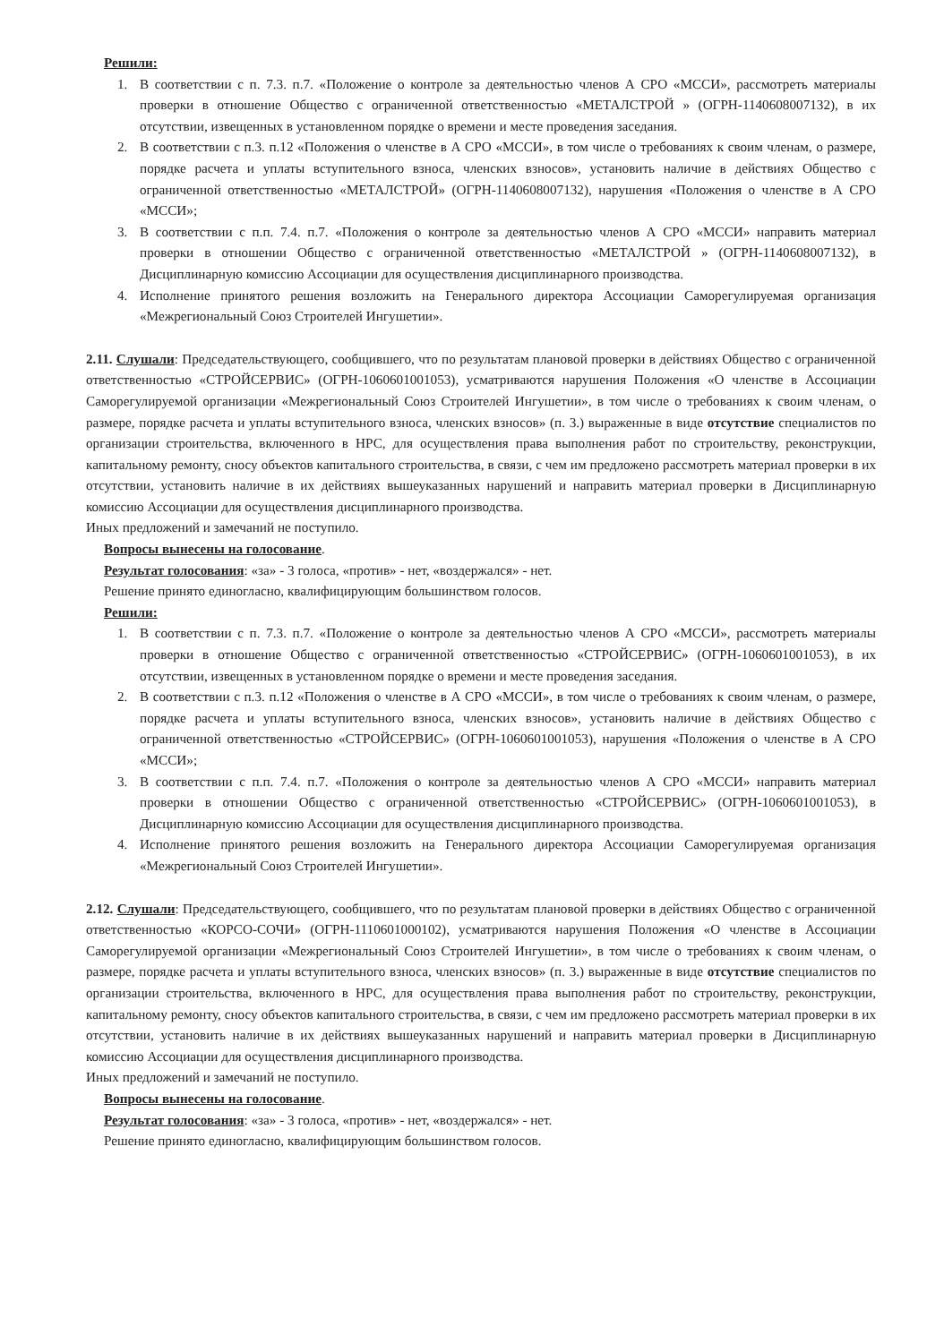Решили:
1. В соответствии с п. 7.3. п.7. «Положение о контроле за деятельностью членов А СРО «МССИ», рассмотреть материалы проверки в отношение Общество с ограниченной ответственностью «МЕТАЛСТРОЙ » (ОГРН-1140608007132), в их отсутствии, извещенных в установленном порядке о времени и месте проведения заседания.
2. В соответствии с п.3. п.12 «Положения о членстве в А СРО «МССИ», в том числе о требованиях к своим членам, о размере, порядке расчета и уплаты вступительного взноса, членских взносов», установить наличие в действиях Общество с ограниченной ответственностью «МЕТАЛСТРОЙ» (ОГРН-1140608007132), нарушения «Положения о членстве в А СРО «МССИ»;
3. В соответствии с п.п. 7.4. п.7. «Положения о контроле за деятельностью членов А СРО «МССИ» направить материал проверки в отношении Общество с ограниченной ответственностью «МЕТАЛСТРОЙ » (ОГРН-1140608007132), в Дисциплинарную комиссию Ассоциации для осуществления дисциплинарного производства.
4. Исполнение принятого решения возложить на Генерального директора Ассоциации Саморегулируемая организация «Межрегиональный Союз Строителей Ингушетии».
2.11. Слушали: Председательствующего, сообщившего, что по результатам плановой проверки в действиях Общество с ограниченной ответственностью «СТРОЙСЕРВИС» (ОГРН-1060601001053), усматриваются нарушения Положения «О членстве в Ассоциации Саморегулируемой организации «Межрегиональный Союз Строителей Ингушетии», в том числе о требованиях к своим членам, о размере, порядке расчета и уплаты вступительного взноса, членских взносов» (п. 3.) выраженные в виде отсутствие специалистов по организации строительства, включенного в НРС, для осуществления права выполнения работ по строительству, реконструкции, капитальному ремонту, сносу объектов капитального строительства, в связи, с чем им предложено рассмотреть материал проверки в их отсутствии, установить наличие в их действиях вышеуказанных нарушений и направить материал проверки в Дисциплинарную комиссию Ассоциации для осуществления дисциплинарного производства.
Иных предложений и замечаний не поступило.
Вопросы вынесены на голосование.
Результат голосования: «за» - 3 голоса, «против» - нет, «воздержался» - нет.
Решение принято единогласно, квалифицирующим большинством голосов.
Решили:
1. В соответствии с п. 7.3. п.7. «Положение о контроле за деятельностью членов А СРО «МССИ», рассмотреть материалы проверки в отношение Общество с ограниченной ответственностью «СТРОЙСЕРВИС» (ОГРН-1060601001053), в их отсутствии, извещенных в установленном порядке о времени и месте проведения заседания.
2. В соответствии с п.3. п.12 «Положения о членстве в А СРО «МССИ», в том числе о требованиях к своим членам, о размере, порядке расчета и уплаты вступительного взноса, членских взносов», установить наличие в действиях Общество с ограниченной ответственностью «СТРОЙСЕРВИС» (ОГРН-1060601001053), нарушения «Положения о членстве в А СРО «МССИ»;
3. В соответствии с п.п. 7.4. п.7. «Положения о контроле за деятельностью членов А СРО «МССИ» направить материал проверки в отношении Общество с ограниченной ответственностью «СТРОЙСЕРВИС» (ОГРН-1060601001053), в Дисциплинарную комиссию Ассоциации для осуществления дисциплинарного производства.
4. Исполнение принятого решения возложить на Генерального директора Ассоциации Саморегулируемая организация «Межрегиональный Союз Строителей Ингушетии».
2.12. Слушали: Председательствующего, сообщившего, что по результатам плановой проверки в действиях Общество с ограниченной ответственностью «КОРСО-СОЧИ» (ОГРН-1110601000102), усматриваются нарушения Положения «О членстве в Ассоциации Саморегулируемой организации «Межрегиональный Союз Строителей Ингушетии», в том числе о требованиях к своим членам, о размере, порядке расчета и уплаты вступительного взноса, членских взносов» (п. 3.) выраженные в виде отсутствие специалистов по организации строительства, включенного в НРС, для осуществления права выполнения работ по строительству, реконструкции, капитальному ремонту, сносу объектов капитального строительства, в связи, с чем им предложено рассмотреть материал проверки в их отсутствии, установить наличие в их действиях вышеуказанных нарушений и направить материал проверки в Дисциплинарную комиссию Ассоциации для осуществления дисциплинарного производства.
Иных предложений и замечаний не поступило.
Вопросы вынесены на голосование.
Результат голосования: «за» - 3 голоса, «против» - нет, «воздержался» - нет.
Решение принято единогласно, квалифицирующим большинством голосов.